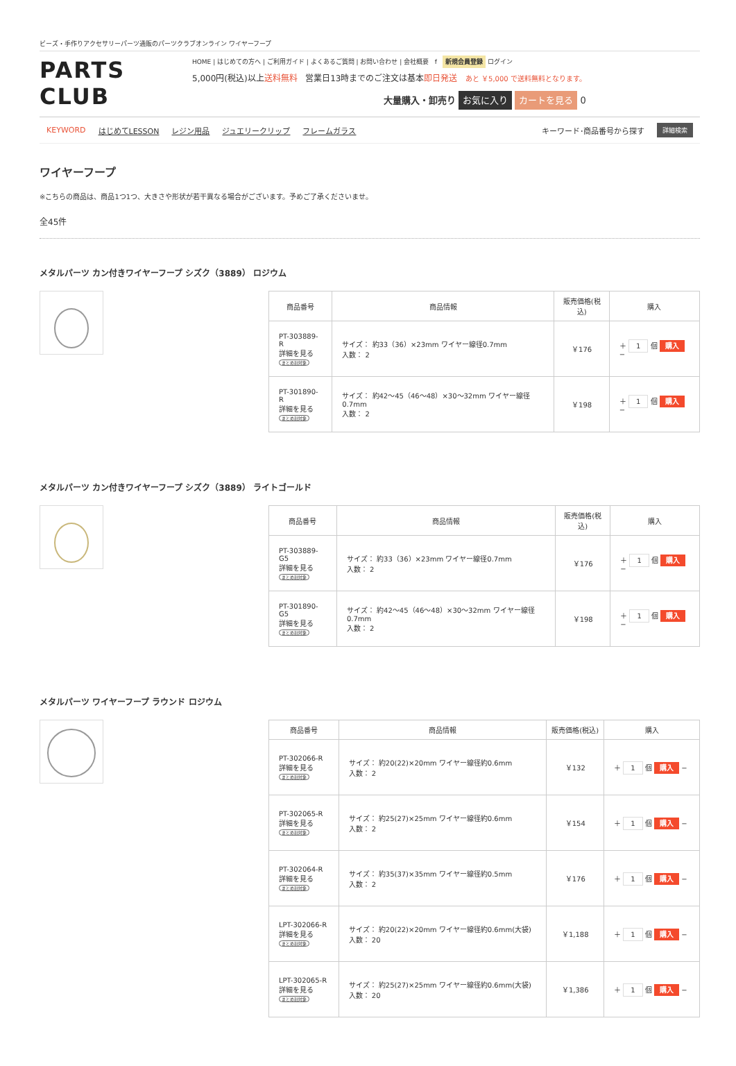ビーズ・手作りアクセサリーパーツ通販のパーツクラブオンライン ワイヤーフープ
PARTS CLUB
HOME | はじめての方へ | ご利用ガイド | よくあるご質問 | お問い合わせ | 会社概要 f 新規会員登録 ログイン
5,000円(税込)以上送料無料 営業日13時までのご注文は基本即日発送 あと ￥5,000 で送料無料となります。
大量購入・卸売り お気に入り カートを見る 0
KEYWORD はじめてLESSON レジン用品 ジュエリークリップ フレームガラス キーワード･商品番号から探す 詳細検索
ワイヤーフープ
※こちらの商品は、商品1つ1つ、大きさや形状が若干異なる場合がございます。予めご了承くださいませ。
全45件
メタルパーツ カン付きワイヤーフープ シズク（3889） ロジウム
| 商品番号 | 商品情報 | 販売価格(税込) | 購入 |
| --- | --- | --- | --- |
| PT-303889-R 詳細を見る まとめ割対象 | サイズ： 約33（36）×23mm ワイヤー線径0.7mm 入数： 2 | ￥176 | ＋ 1 個 購入 − |
| PT-301890-R 詳細を見る まとめ割対象 | サイズ： 約42～45（46～48）×30～32mm ワイヤー線径0.7mm 入数： 2 | ￥198 | ＋ 1 個 購入 − |
メタルパーツ カン付きワイヤーフープ シズク（3889） ライトゴールド
| 商品番号 | 商品情報 | 販売価格(税込) | 購入 |
| --- | --- | --- | --- |
| PT-303889-G5 詳細を見る まとめ割対象 | サイズ： 約33（36）×23mm ワイヤー線径0.7mm 入数： 2 | ￥176 | ＋ 1 個 購入 − |
| PT-301890-G5 詳細を見る まとめ割対象 | サイズ： 約42～45（46～48）×30～32mm ワイヤー線径0.7mm 入数： 2 | ￥198 | ＋ 1 個 購入 − |
メタルパーツ ワイヤーフープ ラウンド ロジウム
| 商品番号 | 商品情報 | 販売価格(税込) | 購入 |
| --- | --- | --- | --- |
| PT-302066-R 詳細を見る まとめ割対象 | サイズ： 約20(22)×20mm ワイヤー線径約0.6mm 入数： 2 | ￥132 | ＋ 1 個 購入 − |
| PT-302065-R 詳細を見る まとめ割対象 | サイズ： 約25(27)×25mm ワイヤー線径約0.6mm 入数： 2 | ￥154 | ＋ 1 個 購入 − |
| PT-302064-R 詳細を見る まとめ割対象 | サイズ： 約35(37)×35mm ワイヤー線径約0.5mm 入数： 2 | ￥176 | ＋ 1 個 購入 − |
| LPT-302066-R 詳細を見る まとめ割対象 | サイズ： 約20(22)×20mm ワイヤー線径約0.6mm(大袋) 入数： 20 | ￥1,188 | ＋ 1 個 購入 − |
| LPT-302065-R 詳細を見る まとめ割対象 | サイズ： 約25(27)×25mm ワイヤー線径約0.6mm(大袋) 入数： 20 | ￥1,386 | ＋ 1 個 購入 − |